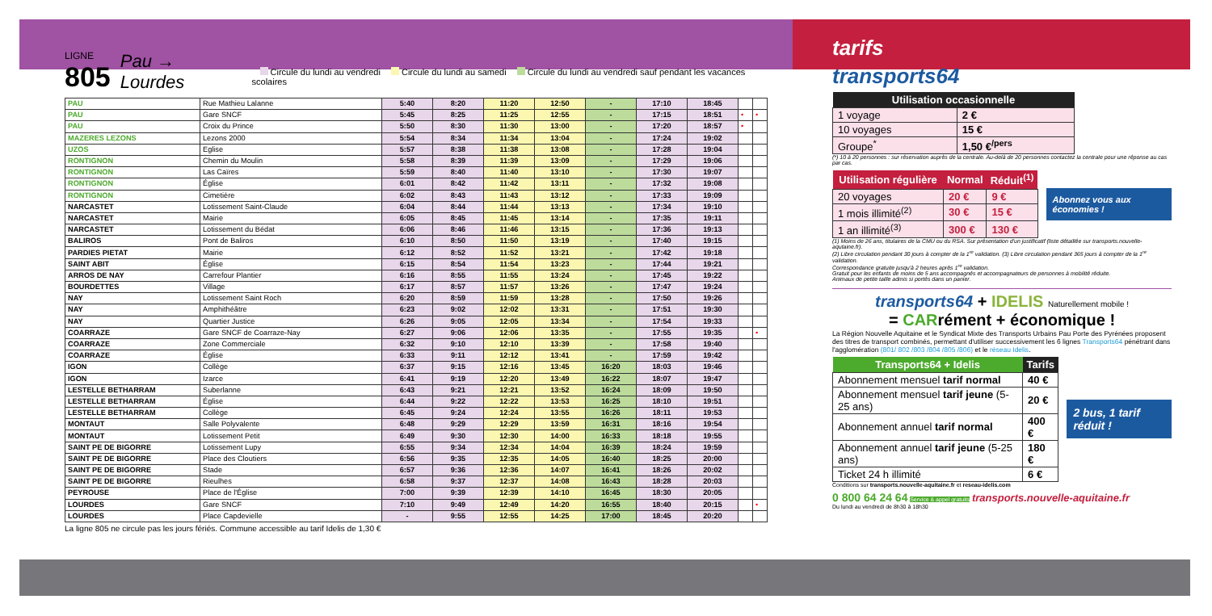LIGNE
805
Pau → Lourdes
Circule du lundi au vendredi Circule du lundi au samedi Circule du lundi au vendredi sauf pendant les vacances scolaires
| PAU | Rue Mathieu Lalanne | 5:40 | 8:20 | 11:20 | 12:50 | - | 17:10 | 18:45 | | |
| PAU | Gare SNCF | 5:45 | 8:25 | 11:25 | 12:55 | - | 17:15 | 18:51 | • | • |
| PAU | Croix du Prince | 5:50 | 8:30 | 11:30 | 13:00 | - | 17:20 | 18:57 | • | |
| MAZERES LEZONS | Lezons 2000 | 5:54 | 8:34 | 11:34 | 13:04 | - | 17:24 | 19:02 | | |
| UZOS | Eglise | 5:57 | 8:38 | 11:38 | 13:08 | - | 17:28 | 19:04 | | |
| RONTIGNON | Chemin du Moulin | 5:58 | 8:39 | 11:39 | 13:09 | - | 17:29 | 19:06 | | |
| RONTIGNON | Las Caïres | 5:59 | 8:40 | 11:40 | 13:10 | - | 17:30 | 19:07 | | |
| RONTIGNON | Église | 6:01 | 8:42 | 11:42 | 13:11 | - | 17:32 | 19:08 | | |
| RONTIGNON | Cimetière | 6:02 | 8:43 | 11:43 | 13:12 | - | 17:33 | 19:09 | | |
| NARCASTET | Lotissement Saint-Claude | 6:04 | 8:44 | 11:44 | 13:13 | - | 17:34 | 19:10 | | |
| NARCASTET | Mairie | 6:05 | 8:45 | 11:45 | 13:14 | - | 17:35 | 19:11 | | |
| NARCASTET | Lotissement du Bédat | 6:06 | 8:46 | 11:46 | 13:15 | - | 17:36 | 19:13 | | |
| BALIROS | Pont de Baliros | 6:10 | 8:50 | 11:50 | 13:19 | - | 17:40 | 19:15 | | |
| PARDIES PIETAT | Mairie | 6:12 | 8:52 | 11:52 | 13:21 | - | 17:42 | 19:18 | | |
| SAINT ABIT | Église | 6:15 | 8:54 | 11:54 | 13:23 | - | 17:44 | 19:21 | | |
| ARROS DE NAY | Carrefour Plantier | 6:16 | 8:55 | 11:55 | 13:24 | - | 17:45 | 19:22 | | |
| BOURDETTES | Village | 6:17 | 8:57 | 11:57 | 13:26 | - | 17:47 | 19:24 | | |
| NAY | Lotissement Saint Roch | 6:20 | 8:59 | 11:59 | 13:28 | - | 17:50 | 19:26 | | |
| NAY | Amphithéâtre | 6:23 | 9:02 | 12:02 | 13:31 | - | 17:51 | 19:30 | | |
| NAY | Quartier Justice | 6:26 | 9:05 | 12:05 | 13:34 | - | 17:54 | 19:33 | | |
| COARRAZE | Gare SNCF de Coarraze-Nay | 6:27 | 9:06 | 12:06 | 13:35 | - | 17:55 | 19:35 | | • |
| COARRAZE | Zone Commerciale | 6:32 | 9:10 | 12:10 | 13:39 | - | 17:58 | 19:40 | | |
| COARRAZE | Église | 6:33 | 9:11 | 12:12 | 13:41 | - | 17:59 | 19:42 | | |
| IGON | Collège | 6:37 | 9:15 | 12:16 | 13:45 | 16:20 | 18:03 | 19:46 | | |
| IGON | Izarce | 6:41 | 9:19 | 12:20 | 13:49 | 16:22 | 18:07 | 19:47 | | |
| LESTELLE BETHARRAM | Suberlanne | 6:43 | 9:21 | 12:21 | 13:52 | 16:24 | 18:09 | 19:50 | | |
| LESTELLE BETHARRAM | Église | 6:44 | 9:22 | 12:22 | 13:53 | 16:25 | 18:10 | 19:51 | | |
| LESTELLE BETHARRAM | Collège | 6:45 | 9:24 | 12:24 | 13:55 | 16:26 | 18:11 | 19:53 | | |
| MONTAUT | Salle Polyvalente | 6:48 | 9:29 | 12:29 | 13:59 | 16:31 | 18:16 | 19:54 | | |
| MONTAUT | Lotissement Petit | 6:49 | 9:30 | 12:30 | 14:00 | 16:33 | 18:18 | 19:55 | | |
| SAINT PE DE BIGORRE | Lotissement Lupy | 6:55 | 9:34 | 12:34 | 14:04 | 16:39 | 18:24 | 19:59 | | |
| SAINT PE DE BIGORRE | Place des Cloutiers | 6:56 | 9:35 | 12:35 | 14:05 | 16:40 | 18:25 | 20:00 | | |
| SAINT PE DE BIGORRE | Stade | 6:57 | 9:36 | 12:36 | 14:07 | 16:41 | 18:26 | 20:02 | | |
| SAINT PE DE BIGORRE | Rieulhes | 6:58 | 9:37 | 12:37 | 14:08 | 16:43 | 18:28 | 20:03 | | |
| PEYROUSE | Place de l'Église | 7:00 | 9:39 | 12:39 | 14:10 | 16:45 | 18:30 | 20:05 | | |
| LOURDES | Gare SNCF | 7:10 | 9:49 | 12:49 | 14:20 | 16:55 | 18:40 | 20:15 | | • |
| LOURDES | Place Capdevielle | - | 9:55 | 12:55 | 14:25 | 17:00 | 18:45 | 20:20 | | |
La ligne 805 ne circule pas les jours fériés. Commune accessible au tarif Idelis de 1,30 €
tarifs
transports64
| Utilisation occasionnelle | |
| --- | --- |
| 1 voyage | 2 € |
| 10 voyages | 15 € |
| Groupe<sup>*</sup> | 1,50 €<sup>/pers</sup> |
(*) 10 à 20 personnes : sur réservation auprès de la centrale. Au-delà de 20 personnes contactez la centrale pour une réponse au cas par cas.
| Utilisation régulière | Normal | Réduit<sup>(1)</sup> |
| --- | --- | --- |
| 20 voyages | 20 € | 9 € |
| 1 mois illimité<sup>(2)</sup> | 30 € | 15 € |
| 1 an illimité<sup>(3)</sup> | 300 € | 130 € |
Abonnez vous aux économies !
(1) Moins de 26 ans, titulaires de la CMU ou du RSA. Sur présentation d'un justificatif (liste détaillée sur transports.nouvelle-aqutaine.fr).
(2) Libre circulation pendant 30 jours à compter de la 1<sup>re</sup> validation. (3) Libre circulation pendant 365 jours à compter de la 1<sup>re</sup> validation.
Correspondance gratuite jusqu'à 2 heures après 1<sup>re</sup> validation.
Gratuit pour les enfants de moins de 5 ans accompagnés et accompagnateurs de personnes à mobilité réduite.
Animaux de petite taille admis si portés dans un panier.
transports64 + IDELIS Naturellement mobile !
= CARrément + économique !
La Région Nouvelle Aquitaine et le Syndicat Mixte des Transports Urbains Pau Porte des Pyrénées proposent des titres de transport combinés, permettant d'utiliser successivement les 6 lignes Transports64 pénétrant dans l'agglomération (801/ 802 /803 /804 /805 /806) et le réseau Idelis.
| Transports64 + Idelis | Tarifs |
| --- | --- |
| Abonnement mensuel tarif normal | 40 € |
| Abonnement mensuel tarif jeune (5-25 ans) | 20 € |
| Abonnement annuel tarif normal | 400 € |
| Abonnement annuel tarif jeune (5-25 ans) | 180 € |
| Ticket 24 h illimité | 6 € |
2 bus, 1 tarif réduit !
Conditions sur transports.nouvelle-aquitaine.fr et reseau-idelis.com
0 800 64 24 64 Service & appel gratuits transports.nouvelle-aquitaine.fr
Du lundi au vendredi de 8h30 à 18h30